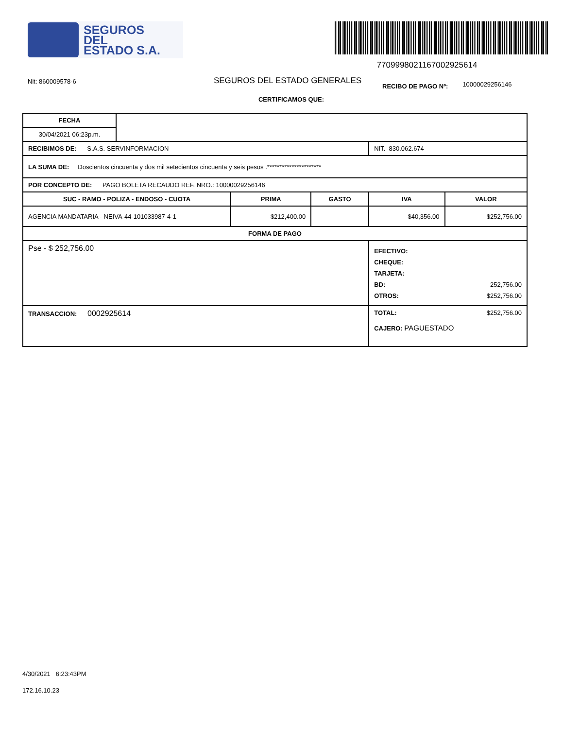SEGUROS
DEL
ESTADO S.A.
7709998021167002925614
Nit: 860009578-6
SEGUROS DEL ESTADO GENERALES
RECIBO DE PAGO Nº:
10000029256146
CERTIFICAMOS QUE:
| FECHA | | | | | |
| 30/04/2021 06:23p.m. | | | | | |
| RECIBIMOS DE: S.A.S. SERVINFORMACION | | | | NIT. 830.062.674 | |
| LA SUMA DE: Doscientos cincuenta y dos mil setecientos cincuenta y seis pesos .********************** | | | | | |
| POR CONCEPTO DE: PAGO BOLETA RECAUDO REF. NRO.: 10000029256146 | | | | | |
| SUC - RAMO - POLIZA - ENDOSO - CUOTA | | PRIMA | GASTO | IVA | VALOR |
| AGENCIA MANDATARIA - NEIVA-44-101033987-4-1 | | $212,400.00 | | $40,356.00 | $252,756.00 |
| FORMA DE PAGO | | | | | |
| Pse - $ 252,756.00 | | | | EFECTIVO: CHEQUE: TARJETA: BD: 252,756.00 OTROS: $252,756.00 | |
| TRANSACCION: 0002925614 | | | | TOTAL: $252,756.00 CAJERO: PAGUESTADO | |
4/30/2021 6:23:43PM
172.16.10.23